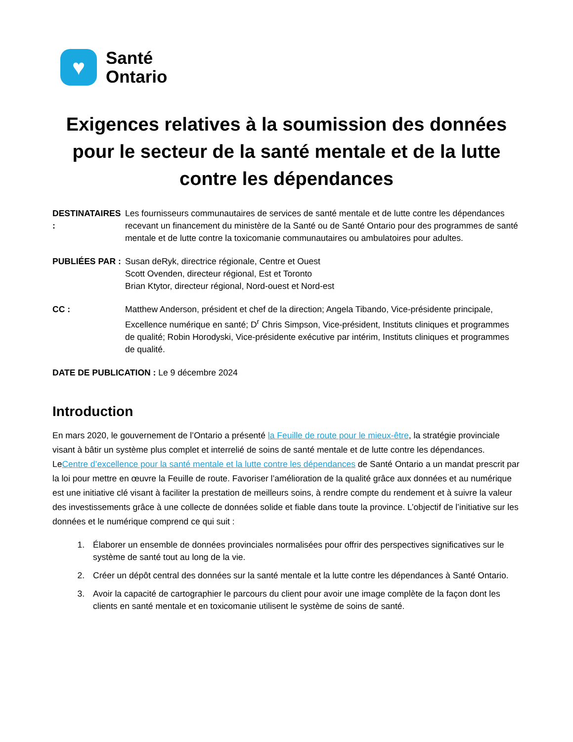♥
Santé
Ontario
Exigences relatives à la soumission des données pour le secteur de la santé mentale et de la lutte contre les dépendances
DESTINATAIRES :
Les fournisseurs communautaires de services de santé mentale et de lutte contre les dépendances recevant un financement du ministère de la Santé ou de Santé Ontario pour des programmes de santé mentale et de lutte contre la toxicomanie communautaires ou ambulatoires pour adultes.
PUBLIÉES PAR : Susan deRyk, directrice régionale, Centre et Ouest
Scott Ovenden, directeur régional, Est et Toronto
Brian Ktytor, directeur régional, Nord-ouest et Nord-est
CC : Matthew Anderson, président et chef de la direction; Angela Tibando, Vice-présidente principale, Excellence numérique en santé; D<sup>r</sup> Chris Simpson, Vice-président, Instituts cliniques et programmes de qualité; Robin Horodyski, Vice-présidente exécutive par intérim, Instituts cliniques et programmes de qualité.
DATE DE PUBLICATION : Le 9 décembre 2024
Introduction
En mars 2020, le gouvernement de l’Ontario a présenté la Feuille de route pour le mieux-être, la stratégie provinciale visant à bâtir un système plus complet et interrelié de soins de santé mentale et de lutte contre les dépendances. LeCentre d’excellence pour la santé mentale et la lutte contre les dépendances de Santé Ontario a un mandat prescrit par la loi pour mettre en œuvre la Feuille de route. Favoriser l’amélioration de la qualité grâce aux données et au numérique est une initiative clé visant à faciliter la prestation de meilleurs soins, à rendre compte du rendement et à suivre la valeur des investissements grâce à une collecte de données solide et fiable dans toute la province. L’objectif de l’initiative sur les données et le numérique comprend ce qui suit :
1. Élaborer un ensemble de données provinciales normalisées pour offrir des perspectives significatives sur le système de santé tout au long de la vie.
2. Créer un dépôt central des données sur la santé mentale et la lutte contre les dépendances à Santé Ontario.
3. Avoir la capacité de cartographier le parcours du client pour avoir une image complète de la façon dont les clients en santé mentale et en toxicomanie utilisent le système de soins de santé.